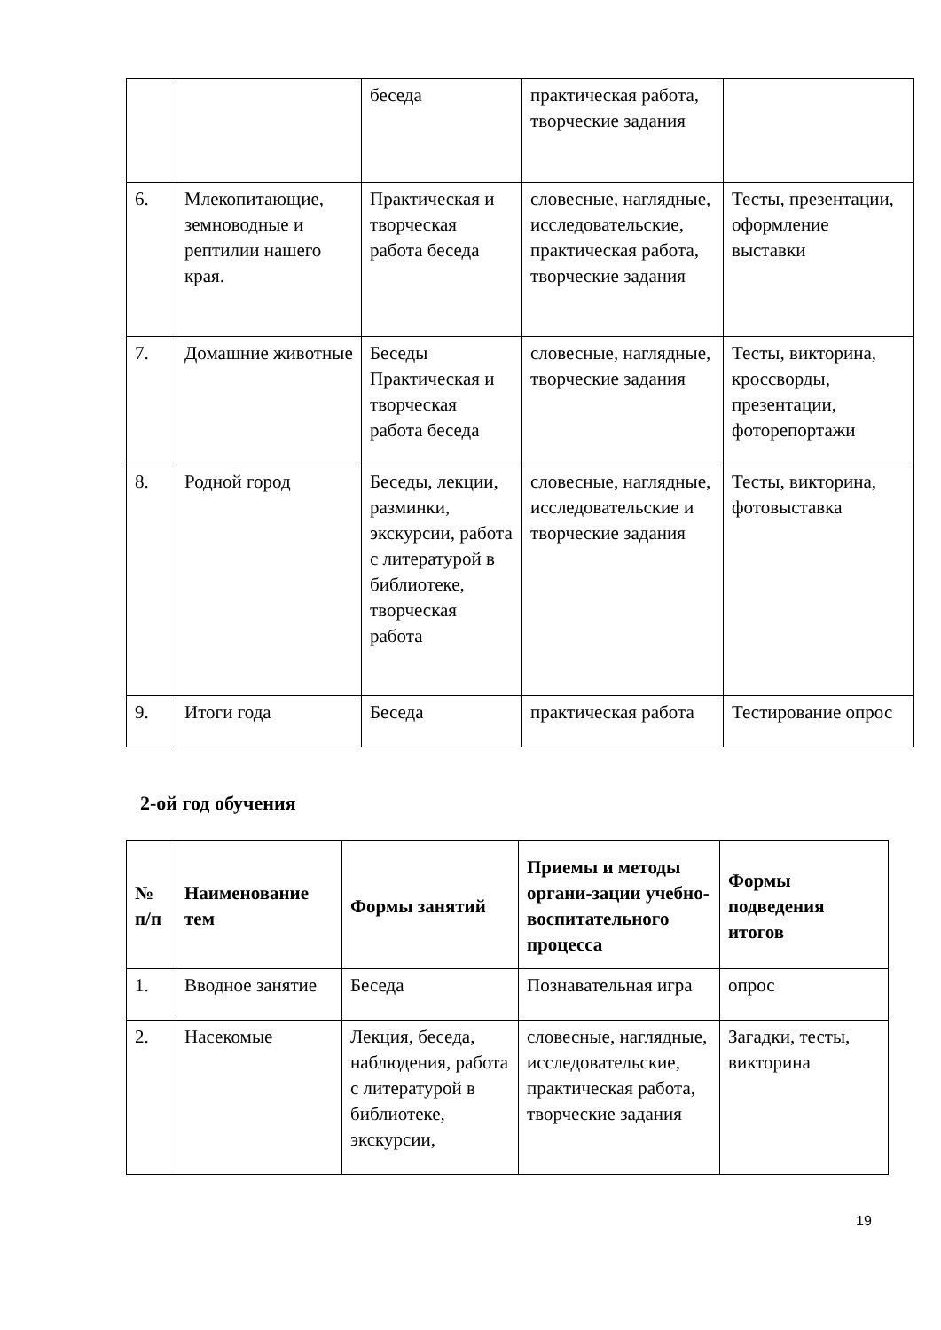| | | беседа | практическая работа, творческие задания | |
| 6. | Млекопитающие, земноводные и рептилии нашего края. | Практическая и творческая работа беседа | словесные, наглядные, исследовательские, практическая работа, творческие задания | Тесты, презентации, оформление выставки |
| 7. | Домашние животные | Беседы Практическая и творческая работа беседа | словесные, наглядные, творческие задания | Тесты, викторина, кроссворды, презентации, фоторепортажи |
| 8. | Родной город | Беседы, лекции, разминки, экскурсии, работа с литературой в библиотеке, творческая работа | словесные, наглядные, исследовательские и творческие задания | Тесты, викторина, фотовыставка |
| 9. | Итоги года | Беседа | практическая работа | Тестирование опрос |
2-ой год обучения
| № п/п | Наименование тем | Формы занятий | Приемы и методы органи-зации учебно-воспитательного процесса | Формы подведения итогов |
| --- | --- | --- | --- | --- |
| 1. | Вводное занятие | Беседа | Познавательная игра | опрос |
| 2. | Насекомые | Лекция, беседа, наблюдения, работа с литературой в библиотеке, экскурсии, | словесные, наглядные, исследовательские, практическая работа, творческие задания | Загадки, тесты, викторина |
19